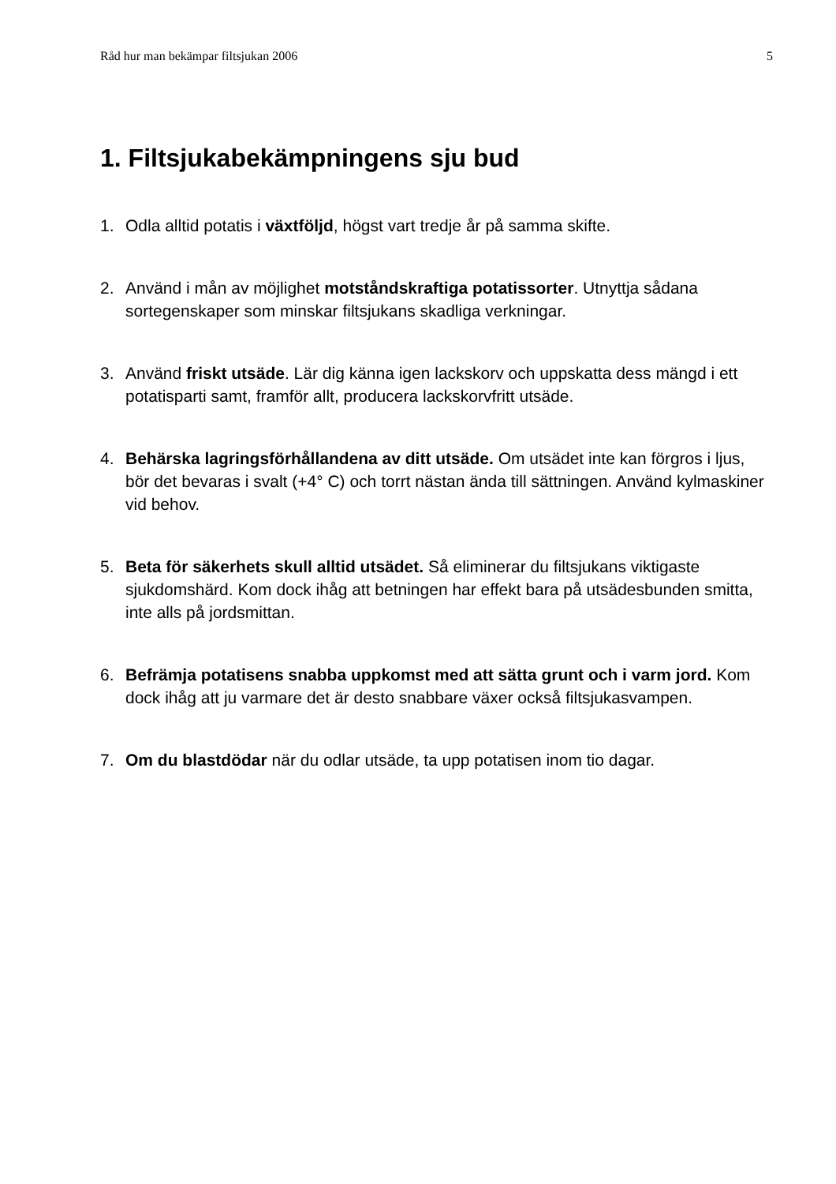Råd hur man bekämpar filtsjukan 2006 5
1. Filtsjukabekämpningens sju bud
1. Odla alltid potatis i växtföljd, högst vart tredje år på samma skifte.
2. Använd i mån av möjlighet motståndskraftiga potatissorter. Utnyttja sådana sortegenskaper som minskar filtsjukans skadliga verkningar.
3. Använd friskt utsäde. Lär dig känna igen lackskorv och uppskatta dess mängd i ett potatisparti samt, framför allt, producera lackskorvfritt utsäde.
4. Behärska lagringsförhållandena av ditt utsäde. Om utsädet inte kan förgros i ljus, bör det bevaras i svalt (+4° C) och torrt nästan ända till sättningen. Använd kylmaskiner vid behov.
5. Beta för säkerhets skull alltid utsädet. Så eliminerar du filtsjukans viktigaste sjukdomshärd. Kom dock ihåg att betningen har effekt bara på utsädesbunden smitta, inte alls på jordsmittan.
6. Befrämja potatisens snabba uppkomst med att sätta grunt och i varm jord. Kom dock ihåg att ju varmare det är desto snabbare växer också filtsjukasvampen.
7. Om du blastdödar när du odlar utsäde, ta upp potatisen inom tio dagar.